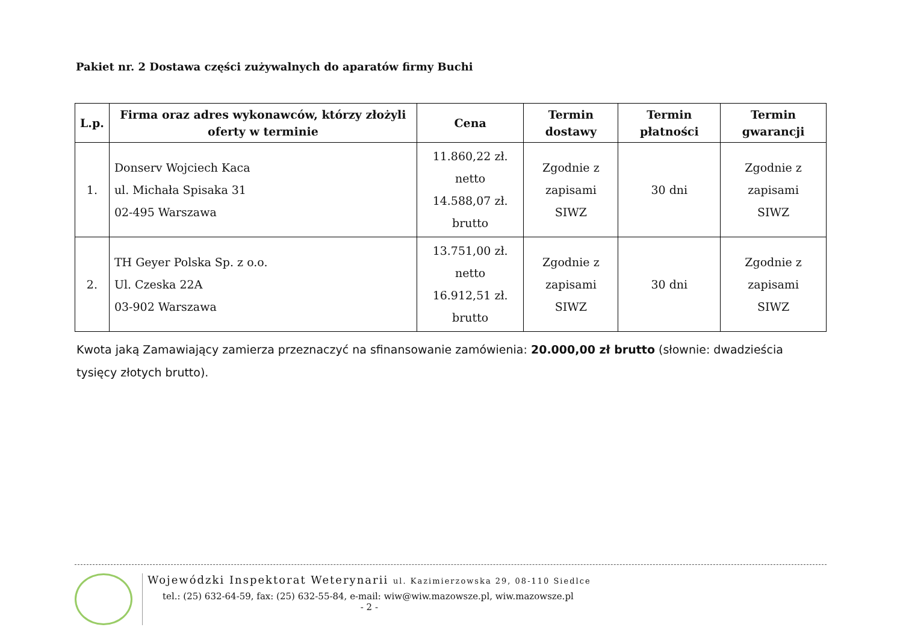Pakiet nr. 2 Dostawa części zużywalnych do aparatów firmy Buchi
| L.p. | Firma oraz adres wykonawców, którzy złożyli oferty w terminie | Cena | Termin dostawy | Termin płatności | Termin gwarancji |
| --- | --- | --- | --- | --- | --- |
| 1. | Donserv Wojciech Kaca ul. Michała Spisaka 31 02-495 Warszawa | 11.860,22 zł. netto 14.588,07 zł. brutto | Zgodnie z zapisami SIWZ | 30 dni | Zgodnie z zapisami SIWZ |
| 2. | TH Geyer Polska Sp. z o.o. Ul. Czeska 22A 03-902 Warszawa | 13.751,00 zł. netto 16.912,51 zł. brutto | Zgodnie z zapisami SIWZ | 30 dni | Zgodnie z zapisami SIWZ |
Kwota jaką Zamawiający zamierza przeznaczyć na sfinansowanie zamówienia: 20.000,00 zł brutto (słownie: dwadzieścia tysięcy złotych brutto).
Wojewódzki Inspektorat Weterynarii ul. Kazimierzowska 29, 08-110 Siedlce
tel.: (25) 632-64-59, fax: (25) 632-55-84, e-mail: wiw@wiw.mazowsze.pl, wiw.mazowsze.pl
- 2 -